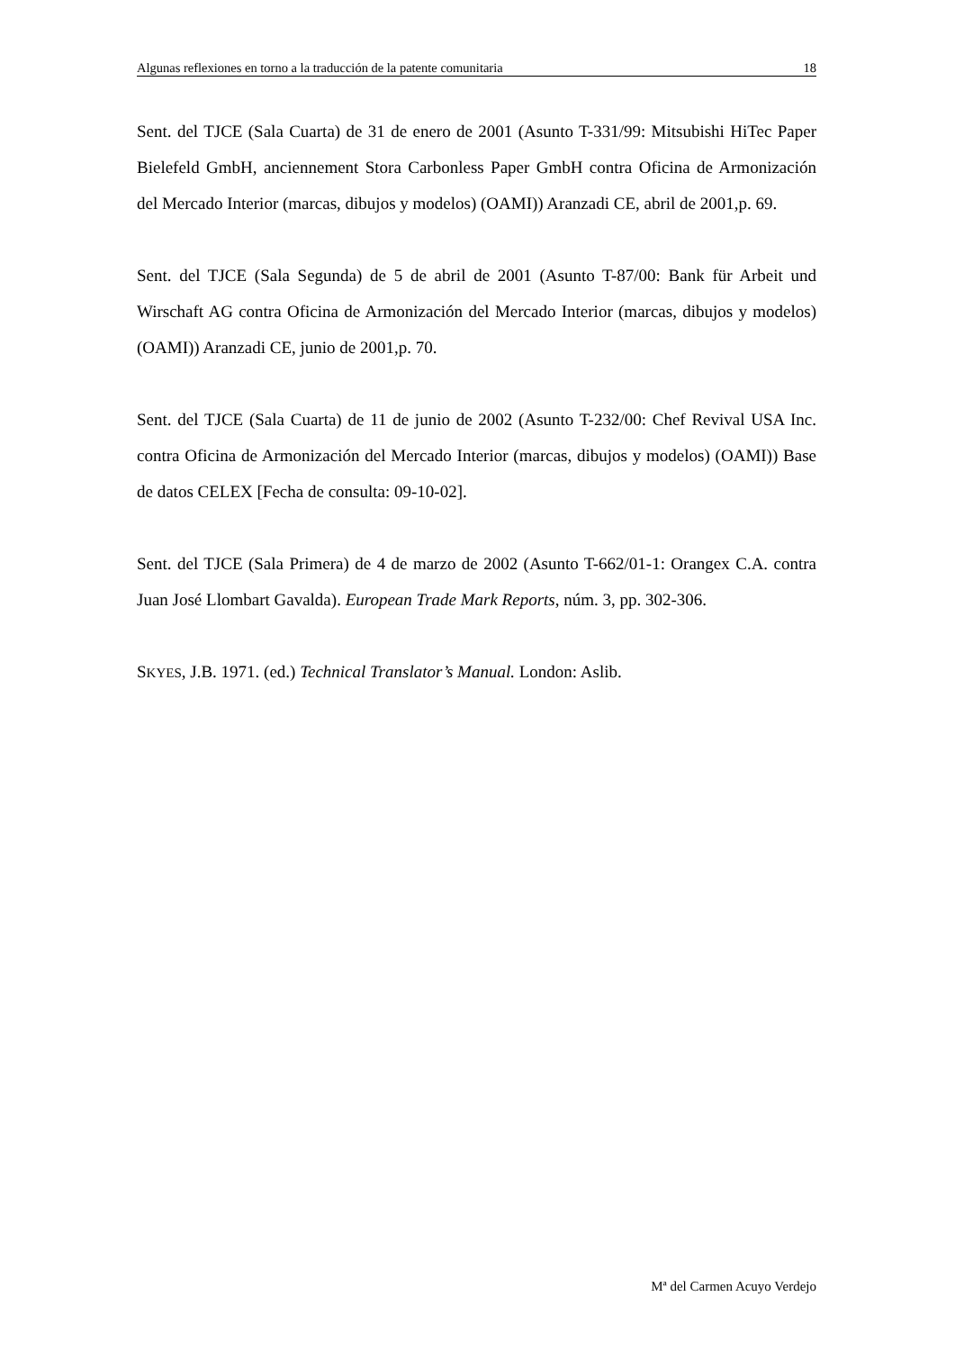Algunas reflexiones en torno a la traducción de la patente comunitaria 18
Sent. del TJCE (Sala Cuarta) de 31 de enero de 2001 (Asunto T-331/99: Mitsubishi HiTec Paper Bielefeld GmbH, anciennement Stora Carbonless Paper GmbH contra Oficina de Armonización del Mercado Interior (marcas, dibujos y modelos) (OAMI)) Aranzadi CE, abril de 2001,p. 69.
Sent. del TJCE (Sala Segunda) de 5 de abril de 2001 (Asunto T-87/00: Bank für Arbeit und Wirschaft AG contra Oficina de Armonización del Mercado Interior (marcas, dibujos y modelos) (OAMI)) Aranzadi CE, junio de 2001,p. 70.
Sent. del TJCE (Sala Cuarta) de 11 de junio de 2002 (Asunto T-232/00: Chef Revival USA Inc. contra Oficina de Armonización del Mercado Interior (marcas, dibujos y modelos) (OAMI)) Base de datos CELEX [Fecha de consulta: 09-10-02].
Sent. del TJCE (Sala Primera) de 4 de marzo de 2002 (Asunto T-662/01-1: Orangex C.A. contra Juan José Llombart Gavalda). European Trade Mark Reports, núm. 3, pp. 302-306.
SKYES, J.B. 1971. (ed.) Technical Translator’s Manual. London: Aslib.
Mª del Carmen Acuyo Verdejo